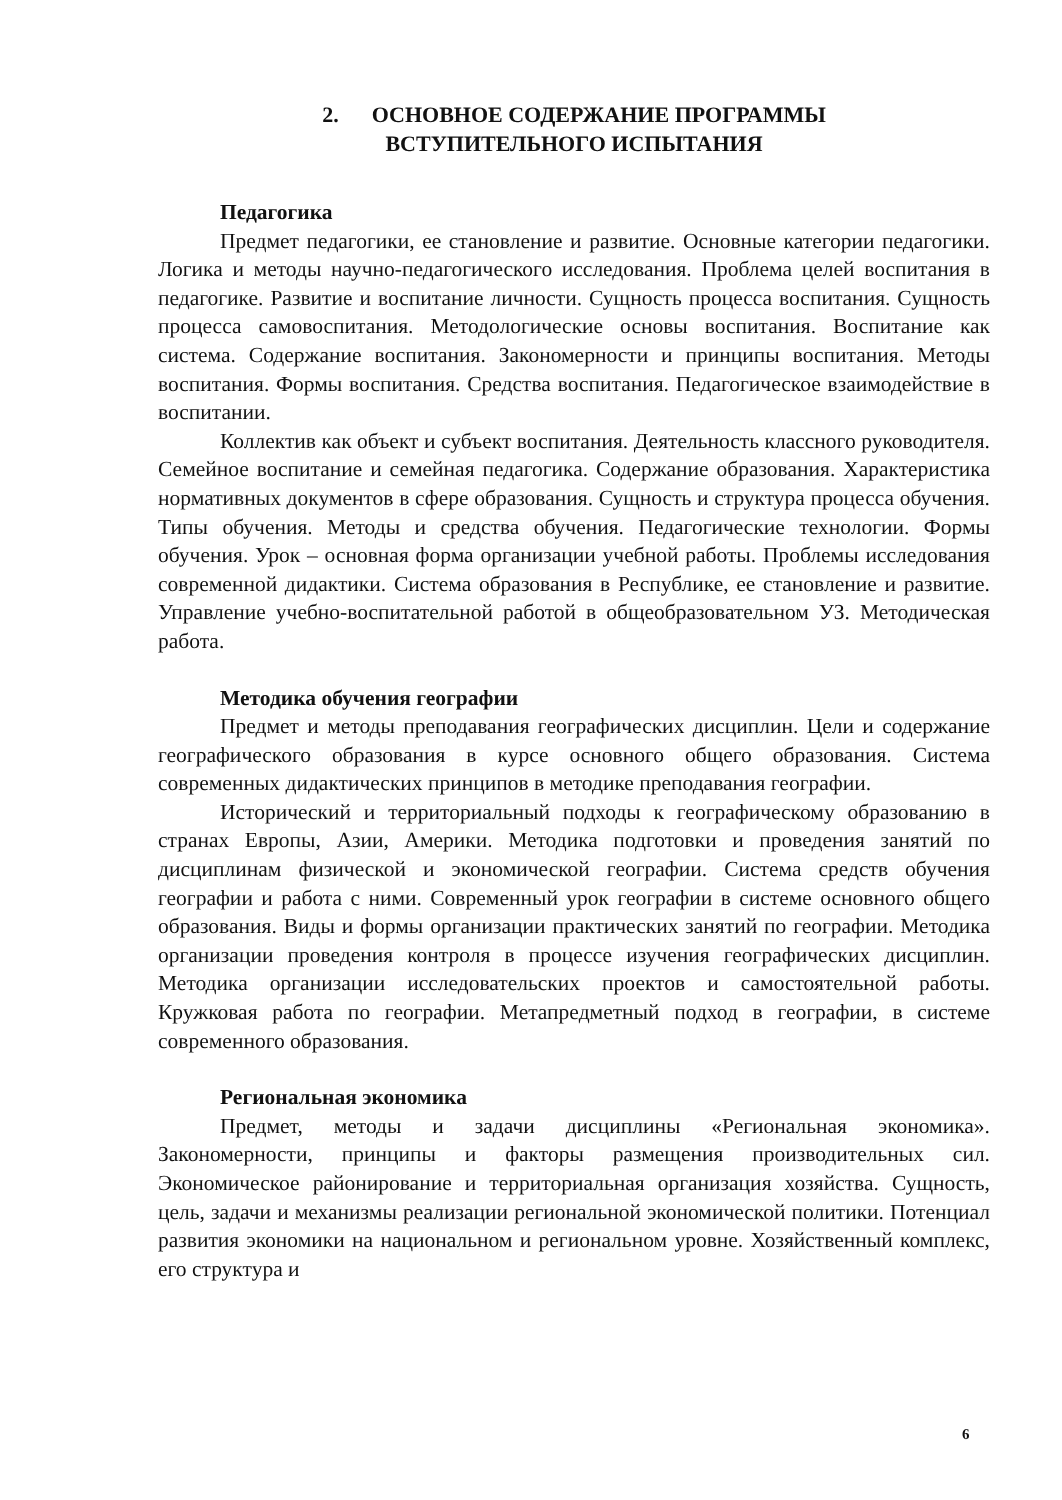2. ОСНОВНОЕ СОДЕРЖАНИЕ ПРОГРАММЫ
ВСТУПИТЕЛЬНОГО ИСПЫТАНИЯ
Педагогика
Предмет педагогики, ее становление и развитие. Основные категории педагогики. Логика и методы научно-педагогического исследования. Проблема целей воспитания в педагогике. Развитие и воспитание личности. Сущность процесса воспитания. Сущность процесса самовоспитания. Методологические основы воспитания. Воспитание как система. Содержание воспитания. Закономерности и принципы воспитания. Методы воспитания. Формы воспитания. Средства воспитания. Педагогическое взаимодействие в воспитании.
Коллектив как объект и субъект воспитания. Деятельность классного руководителя. Семейное воспитание и семейная педагогика. Содержание образования. Характеристика нормативных документов в сфере образования. Сущность и структура процесса обучения. Типы обучения. Методы и средства обучения. Педагогические технологии. Формы обучения. Урок – основная форма организации учебной работы. Проблемы исследования современной дидактики. Система образования в Республике, ее становление и развитие. Управление учебно-воспитательной работой в общеобразовательном УЗ. Методическая работа.
Методика обучения географии
Предмет и методы преподавания географических дисциплин. Цели и содержание географического образования в курсе основного общего образования. Система современных дидактических принципов в методике преподавания географии.
Исторический и территориальный подходы к географическому образованию в странах Европы, Азии, Америки. Методика подготовки и проведения занятий по дисциплинам физической и экономической географии. Система средств обучения географии и работа с ними. Современный урок географии в системе основного общего образования. Виды и формы организации практических занятий по географии. Методика организации проведения контроля в процессе изучения географических дисциплин. Методика организации исследовательских проектов и самостоятельной работы. Кружковая работа по географии. Метапредметный подход в географии, в системе современного образования.
Региональная экономика
Предмет, методы и задачи дисциплины «Региональная экономика». Закономерности, принципы и факторы размещения производительных сил. Экономическое районирование и территориальная организация хозяйства. Сущность, цель, задачи и механизмы реализации региональной экономической политики. Потенциал развития экономики на национальном и региональном уровне. Хозяйственный комплекс, его структура и
6